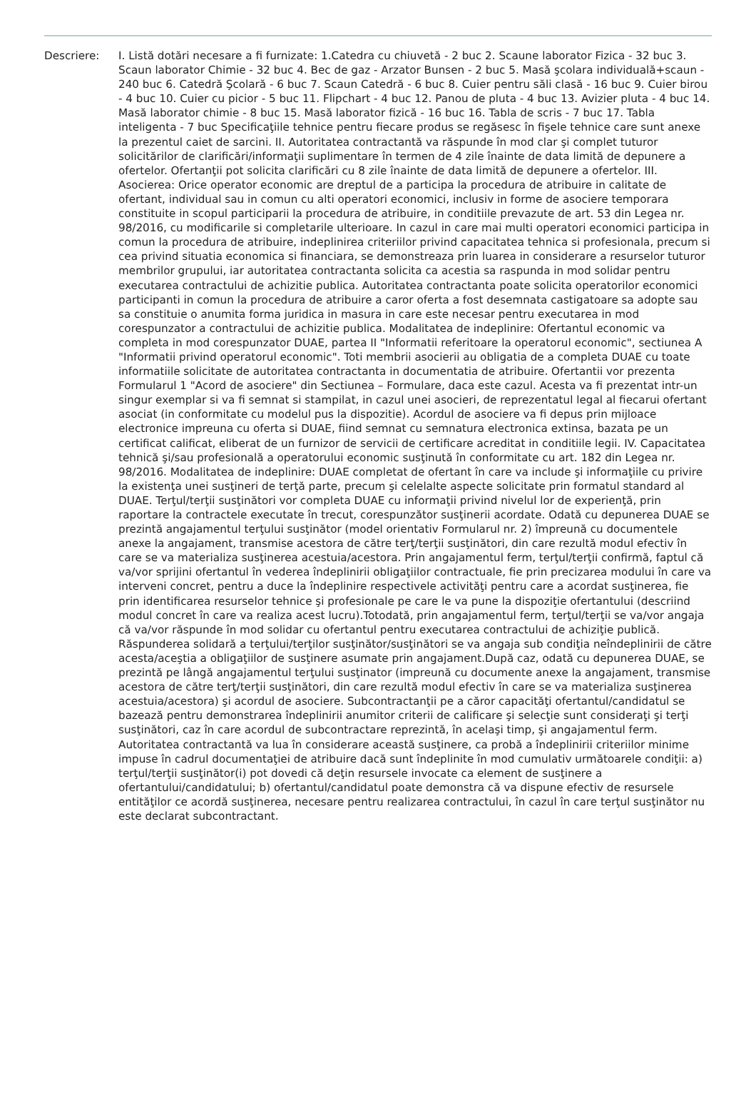Descriere: I. Listă dotări necesare a fi furnizate: 1.Catedra cu chiuvetă - 2 buc 2. Scaune laborator Fizica - 32 buc 3. Scaun laborator Chimie - 32 buc 4. Bec de gaz - Arzator Bunsen - 2 buc 5. Masă şcolara individuală+scaun - 240 buc 6. Catedră Şcolară - 6 buc 7. Scaun Catedră - 6 buc 8. Cuier pentru săli clasă - 16 buc 9. Cuier birou - 4 buc 10. Cuier cu picior - 5 buc 11. Flipchart - 4 buc 12. Panou de pluta - 4 buc 13. Avizier pluta - 4 buc 14. Masă laborator chimie - 8 buc 15. Masă laborator fizică - 16 buc 16. Tabla de scris - 7 buc 17. Tabla inteligenta - 7 buc Specificaţiile tehnice pentru fiecare produs se regăsesc în fişele tehnice care sunt anexe la prezentul caiet de sarcini. II. Autoritatea contractantă va răspunde în mod clar şi complet tuturor solicitărilor de clarificări/informaţii suplimentare în termen de 4 zile înainte de data limită de depunere a ofertelor. Ofertanţii pot solicita clarificări cu 8 zile înainte de data limită de depunere a ofertelor. III. Asocierea: Orice operator economic are dreptul de a participa la procedura de atribuire in calitate de ofertant, individual sau in comun cu alti operatori economici, inclusiv in forme de asociere temporara constituite in scopul participarii la procedura de atribuire, in conditiile prevazute de art. 53 din Legea nr. 98/2016, cu modificarile si completarile ulterioare. In cazul in care mai multi operatori economici participa in comun la procedura de atribuire, indeplinirea criteriilor privind capacitatea tehnica si profesionala, precum si cea privind situatia economica si financiara, se demonstreaza prin luarea in considerare a resurselor tuturor membrilor grupului, iar autoritatea contractanta solicita ca acestia sa raspunda in mod solidar pentru executarea contractului de achizitie publica. Autoritatea contractanta poate solicita operatorilor economici participanti in comun la procedura de atribuire a caror oferta a fost desemnata castigatoare sa adopte sau sa constituie o anumita forma juridica in masura in care este necesar pentru executarea in mod corespunzator a contractului de achizitie publica. Modalitatea de indeplinire: Ofertantul economic va completa in mod corespunzator DUAE, partea II "Informatii referitoare la operatorul economic", sectiunea A "Informatii privind operatorul economic". Toti membrii asocierii au obligatia de a completa DUAE cu toate informatiile solicitate de autoritatea contractanta in documentatia de atribuire. Ofertantii vor prezenta Formularul 1 "Acord de asociere" din Sectiunea – Formulare, daca este cazul. Acesta va fi prezentat intr-un singur exemplar si va fi semnat si stampilat, in cazul unei asocieri, de reprezentatul legal al fiecarui ofertant asociat (in conformitate cu modelul pus la dispozitie). Acordul de asociere va fi depus prin mijloace electronice impreuna cu oferta si DUAE, fiind semnat cu semnatura electronica extinsa, bazata pe un certificat calificat, eliberat de un furnizor de servicii de certificare acreditat in conditiile legii. IV. Capacitatea tehnică şi/sau profesională a operatorului economic susţinută în conformitate cu art. 182 din Legea nr. 98/2016. Modalitatea de indeplinire: DUAE completat de ofertant în care va include şi informaţiile cu privire la existenţa unei susţineri de terţă parte, precum şi celelalte aspecte solicitate prin formatul standard al DUAE. Terţul/terţii susţinători vor completa DUAE cu informaţii privind nivelul lor de experienţă, prin raportare la contractele executate în trecut, corespunzător susţinerii acordate. Odată cu depunerea DUAE se prezintă angajamentul terţului susţinător (model orientativ Formularul nr. 2) împreună cu documentele anexe la angajament, transmise acestora de către terţ/terţii susţinători, din care rezultă modul efectiv în care se va materializa susţinerea acestuia/acestora. Prin angajamentul ferm, terţul/terţii confirmă, faptul că va/vor sprijini ofertantul în vederea îndeplinirii obligaţiilor contractuale, fie prin precizarea modului în care va interveni concret, pentru a duce la îndeplinire respectivele activităţi pentru care a acordat susţinerea, fie prin identificarea resurselor tehnice şi profesionale pe care le va pune la dispoziţie ofertantului (descriind modul concret în care va realiza acest lucru).Totodată, prin angajamentul ferm, terţul/terţii se va/vor angaja că va/vor răspunde în mod solidar cu ofertantul pentru executarea contractului de achiziţie publică. Răspunderea solidară a terţului/terţilor susţinător/susţinători se va angaja sub condiţia neîndeplinirii de către acesta/aceştia a obligaţiilor de susţinere asumate prin angajament.După caz, odată cu depunerea DUAE, se prezintă pe lângă angajamentul terţului susţinator (impreună cu documente anexe la angajament, transmise acestora de către terţ/terţii susţinători, din care rezultă modul efectiv în care se va materializa susţinerea acestuia/acestora) şi acordul de asociere. Subcontractanţii pe a căror capacităţi ofertantul/candidatul se bazează pentru demonstrarea îndeplinirii anumitor criterii de calificare şi selecţie sunt consideraţi şi terţi susţinători, caz în care acordul de subcontractare reprezintă, în acelaşi timp, şi angajamentul ferm. Autoritatea contractantă va lua în considerare această susţinere, ca probă a îndeplinirii criteriilor minime impuse în cadrul documentaţiei de atribuire dacă sunt îndeplinite în mod cumulativ următoarele condiţii: a) terţul/terţii susţinător(i) pot dovedi că deţin resursele invocate ca element de susţinere a ofertantului/candidatului; b) ofertantul/candidatul poate demonstra că va dispune efectiv de resursele entităţilor ce acordă susţinerea, necesare pentru realizarea contractului, în cazul în care terţul susţinător nu este declarat subcontractant.